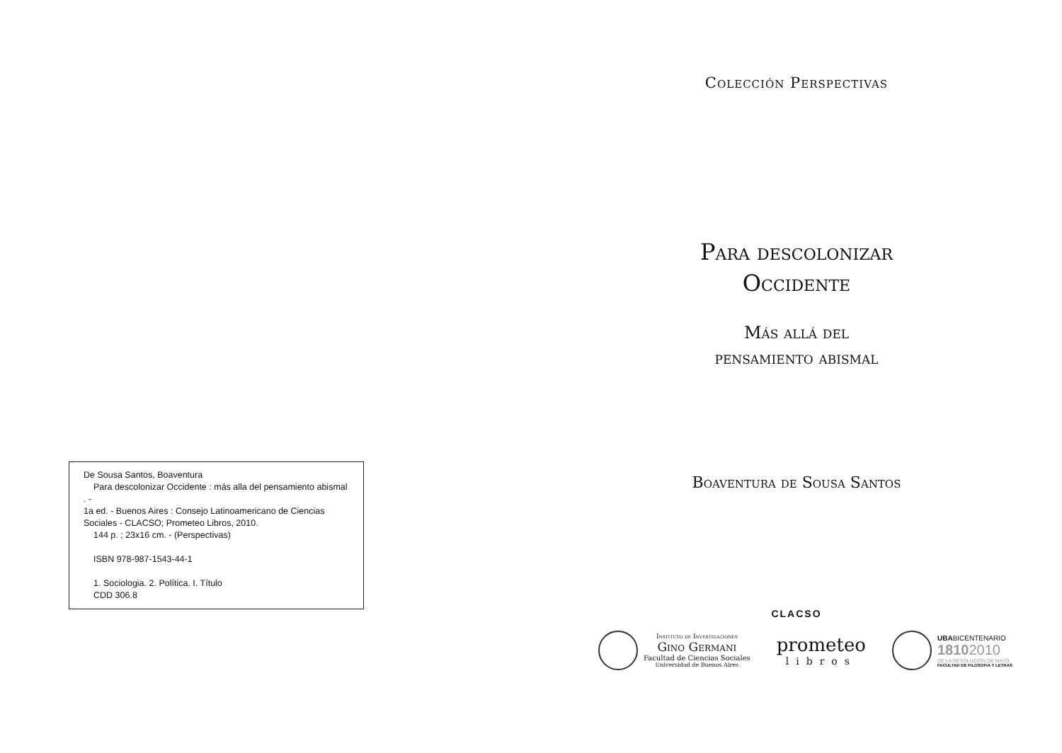De Sousa Santos, Boaventura
Para descolonizar Occidente : más alla del pensamiento abismal . -
1a ed. - Buenos Aires : Consejo Latinoamericano de Ciencias Sociales - CLACSO; Prometeo Libros, 2010.
144 p. ; 23x16 cm. - (Perspectivas)
ISBN 978-987-1543-44-1
1. Sociologia. 2. Política. I. Título
CDD 306.8
Colección Perspectivas
Para descolonizar
Occidente
Más allá del
pensamiento abismal
Boaventura de Sousa Santos
CLACSO
Instituto de Investigaciones
Gino Germani
Facultad de Ciencias Sociales
Universidad de Buenos Aires
prometeo
libros
UBABICENTENARIO
18102010
DE LA REVOLUCIÓN DE MAYO
FACULTAD DE FILOSOFIA Y LETRAS